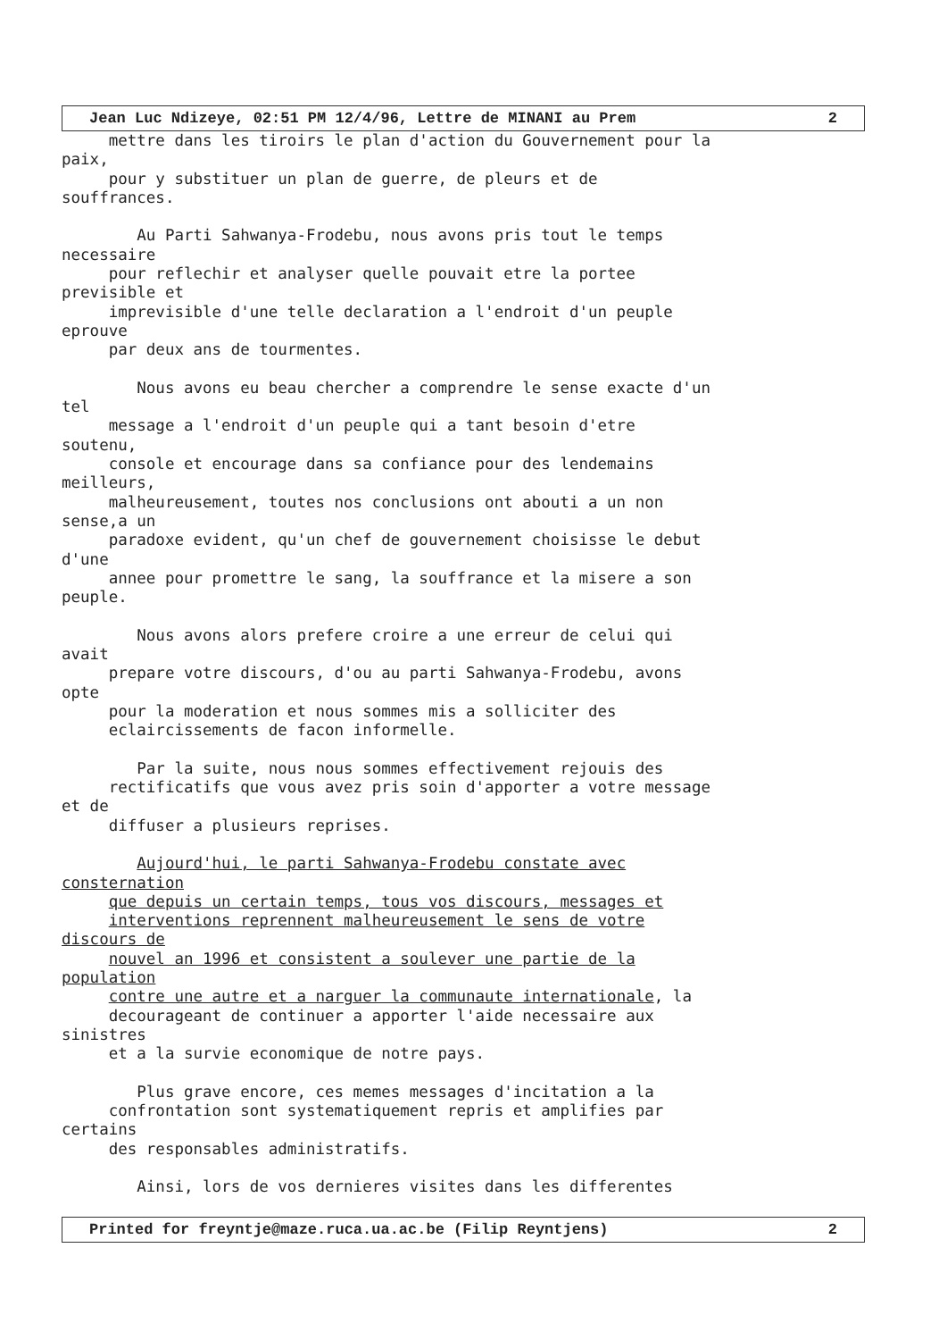Jean Luc Ndizeye, 02:51 PM 12/4/96, Lettre de MINANI au Prem 2
     mettre dans les tiroirs le plan d'action du Gouvernement pour la
paix,
     pour y substituer un plan de guerre, de pleurs et de
souffrances.

        Au Parti Sahwanya-Frodebu, nous avons pris tout le temps
necessaire
     pour reflechir et analyser quelle pouvait etre la portee
previsible et
     imprevisible d'une telle declaration a l'endroit d'un peuple
eprouve
     par deux ans de tourmentes.

        Nous avons eu beau chercher a comprendre le sense exacte d'un
tel
     message a l'endroit d'un peuple qui a tant besoin d'etre
soutenu,
     console et encourage dans sa confiance pour des lendemains
meilleurs,
     malheureusement, toutes nos conclusions ont abouti a un non
sense,a un
     paradoxe evident, qu'un chef de gouvernement choisisse le debut
d'une
     annee pour promettre le sang, la souffrance et la misere a son
peuple.

        Nous avons alors prefere croire a une erreur de celui qui
avait
     prepare votre discours, d'ou au parti Sahwanya-Frodebu, avons
opte
     pour la moderation et nous sommes mis a solliciter des
     eclaircissements de facon informelle.

        Par la suite, nous nous sommes effectivement rejouis des
     rectificatifs que vous avez pris soin d'apporter a votre message
et de
     diffuser a plusieurs reprises.

        Aujourd'hui, le parti Sahwanya-Frodebu constate avec
consternation
     que depuis un certain temps, tous vos discours, messages et
     interventions reprennent malheureusement le sens de votre
discours de
     nouvel an 1996 et consistent a soulever une partie de la
population
     contre une autre et a narguer la communaute internationale, la
     decourageant de continuer a apporter l'aide necessaire aux
sinistres
     et a la survie economique de notre pays.

        Plus grave encore, ces memes messages d'incitation a la
     confrontation sont systematiquement repris et amplifies par
certains
     des responsables administratifs.

        Ainsi, lors de vos dernieres visites dans les differentes
Printed for freyntje@maze.ruca.ua.ac.be (Filip Reyntjens) 2